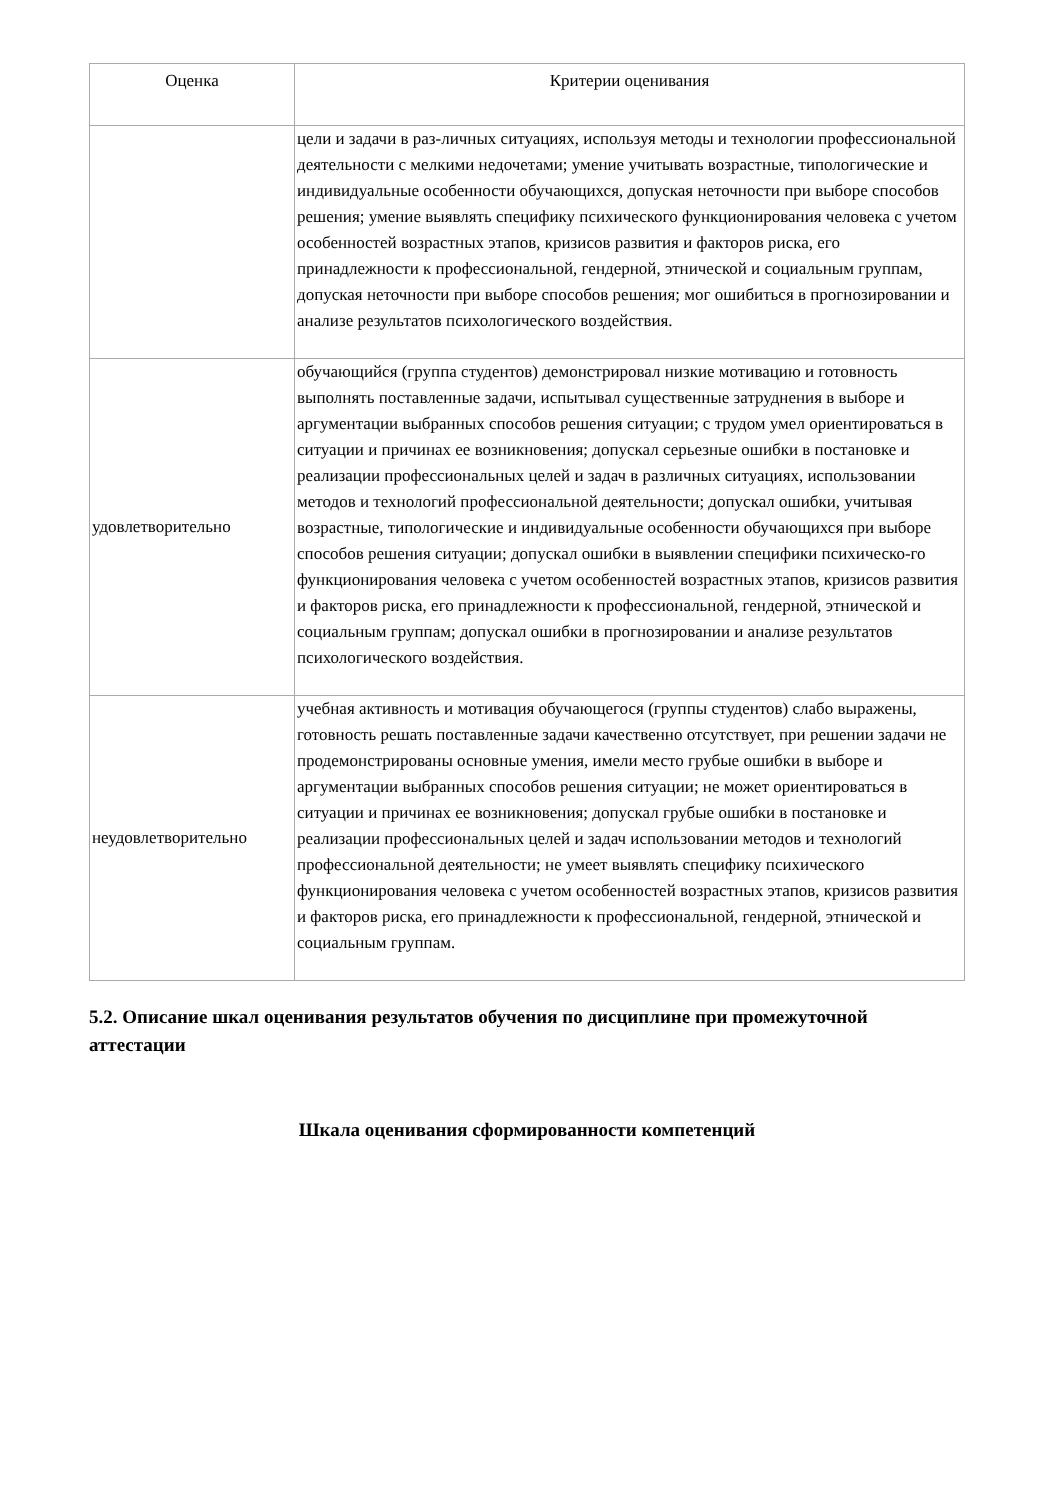| Оценка | Критерии оценивания |
| --- | --- |
| | цели и задачи в раз-личных ситуациях, используя методы и технологии профессиональной деятельности с мелкими недочетами; умение учитывать возрастные, типологические и индивидуальные особенности обучающихся, допуская неточности при выборе способов решения; умение выявлять специфику психического функционирования человека с учетом особенностей возрастных этапов, кризисов развития и факторов риска, его принадлежности к профессиональной, гендерной, этнической и социальным группам, допуская неточности при выборе способов решения; мог ошибиться в прогнозировании и анализе результатов психологического воздействия. |
| удовлетворительно | обучающийся (группа студентов) демонстрировал низкие мотивацию и готовность выполнять поставленные задачи, испытывал существенные затруднения в выборе и аргументации выбранных способов решения ситуации; с трудом умел ориентироваться в ситуации и причинах ее возникновения; допускал серьезные ошибки в постановке и реализации профессиональных целей и задач в различных ситуациях, использовании методов и технологий профессиональной деятельности; допускал ошибки, учитывая возрастные, типологические и индивидуальные особенности обучающихся при выборе способов решения ситуации; допускал ошибки в выявлении специфики психическо-го функционирования человека с учетом особенностей возрастных этапов, кризисов развития и факторов риска, его принадлежности к профессиональной, гендерной, этнической и социальным группам; допускал ошибки в прогнозировании и анализе результатов психологического воздействия. |
| неудовлетворительно | учебная активность и мотивация обучающегося (группы студентов) слабо выражены, готовность решать поставленные задачи качественно отсутствует, при решении задачи не продемонстрированы основные умения, имели место грубые ошибки в выборе и аргументации выбранных способов решения ситуации; не может ориентироваться в ситуации и причинах ее возникновения; допускал грубые ошибки в постановке и реализации профессиональных целей и задач использовании методов и технологий профессиональной деятельности; не умеет выявлять специфику психического функционирования человека с учетом особенностей возрастных этапов, кризисов развития и факторов риска, его принадлежности к профессиональной, гендерной, этнической и социальным группам. |
5.2. Описание шкал оценивания результатов обучения по дисциплине при промежуточной аттестации
Шкала оценивания сформированности компетенций